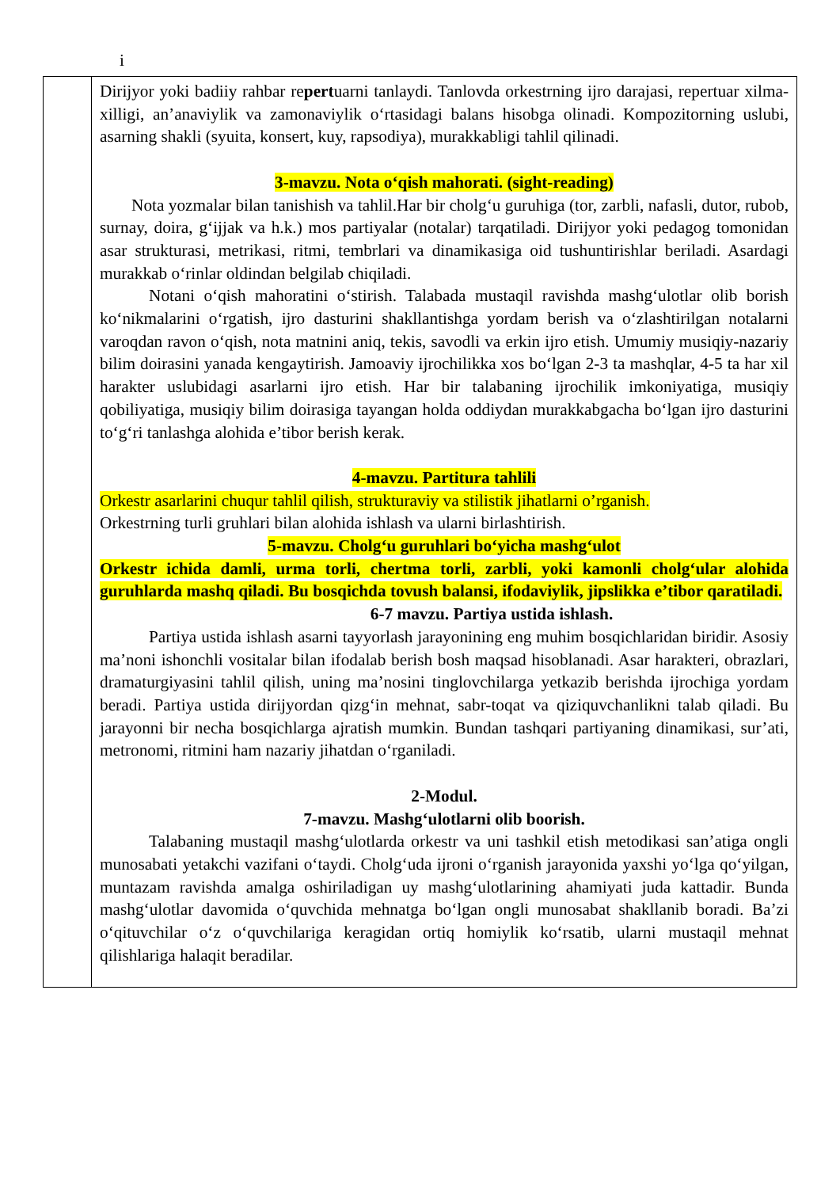i
| | Dirijyor yoki badiiy rahbar re pert uarni tanlaydi. Tanlovda orkestrning ijro darajasi, repertuar xilma-xilligi, an’anaviylik va zamonaviylik o‘rtasidagi balans hisobga olinadi. Kompozitorning uslubi, asarning shakli (syuita, konsert, kuy, rapsodiya), murakkabligi tahlil qilinadi. 3-mavzu. Nota o‘qish mahorati. (sight-reading) Nota yozmalar bilan tanishish va tahlil.Har bir cholg‘u guruhiga (tor, zarbli, nafasli, dutor, rubob, surnay, doira, g‘ijjak va h.k.) mos partiyalar (notalar) tarqatiladi. Dirijyor yoki pedagog tomonidan asar strukturasi, metrikasi, ritmi, tembrlari va dinamikasiga oid tushuntirishlar beriladi. Asardagi murakkab o‘rinlar oldindan belgilab chiqiladi. Notani o‘qish mahoratini o‘stirish. Talabada mustaqil ravishda mashg‘ulotlar olib borish ko‘nikmalarini o‘rgatish, ijro dasturini shakllantishga yordam berish va o‘zlashtirilgan notalarni varoqdan ravon o‘qish, nota matnini aniq, tekis, savodli va erkin ijro etish. Umumiy musiqiy-nazariy bilim doirasini yanada kengaytirish. Jamoaviy ijrochilikka xos bo‘lgan 2-3 ta mashqlar, 4-5 ta har xil harakter uslubidagi asarlarni ijro etish. Har bir talabaning ijrochilik imkoniyatiga, musiqiy qobiliyatiga, musiqiy bilim doirasiga tayangan holda oddiydan murakkabgacha bo‘lgan ijro dasturini to‘g‘ri tanlashga alohida e’tibor berish kerak. 4-mavzu. Partitura tahlili Orkestr asarlarini chuqur tahlil qilish, strukturaviy va stilistik jihatlarni o’rganish. Orkestrning turli gruhlari bilan alohida ishlash va ularni birlashtirish. 5-mavzu. Cholg‘u guruhlari bo‘yicha mashg‘ulot Orkestr ichida damli, urma torli, chertma torli, zarbli, yoki kamonli cholg‘ular alohida guruhlarda mashq qiladi. Bu bosqichda tovush balansi, ifodaviylik, jipslikka e’tibor qaratiladi. 6-7 mavzu. Partiya ustida ishlash. Partiya ustida ishlash asarni tayyorlash jarayonining eng muhim bosqichlaridan biridir. Asosiy ma’noni ishonchli vositalar bilan ifodalab berish bosh maqsad hisoblanadi. Asar harakteri, obrazlari, dramaturgiyasini tahlil qilish, uning ma’nosini tinglovchilarga yetkazib berishda ijrochiga yordam beradi. Partiya ustida dirijyordan qizg‘in mehnat, sabr-toqat va qiziquvchanlikni talab qiladi. Bu jarayonni bir necha bosqichlarga ajratish mumkin. Bundan tashqari partiyaning dinamikasi, sur’ati, metronomi, ritmini ham nazariy jihatdan o‘rganiladi. 2-Modul. 7-mavzu. Mashg‘ulotlarni olib boorish. Talabaning mustaqil mashg‘ulotlarda orkestr va uni tashkil etish metodikasi san’atiga ongli munosabati yetakchi vazifani o‘taydi. Cholg‘uda ijroni o‘rganish jarayonida yaxshi yo‘lga qo‘yilgan, muntazam ravishda amalga oshiriladigan uy mashg‘ulotlarining ahamiyati juda kattadir. Bunda mashg‘ulotlar davomida o‘quvchida mehnatga bo‘lgan ongli munosabat shakllanib boradi. Ba’zi o‘qituvchilar o‘z o‘quvchilariga keragidan ortiq homiylik ko‘rsatib, ularni mustaqil mehnat qilishlariga halaqit beradilar. |